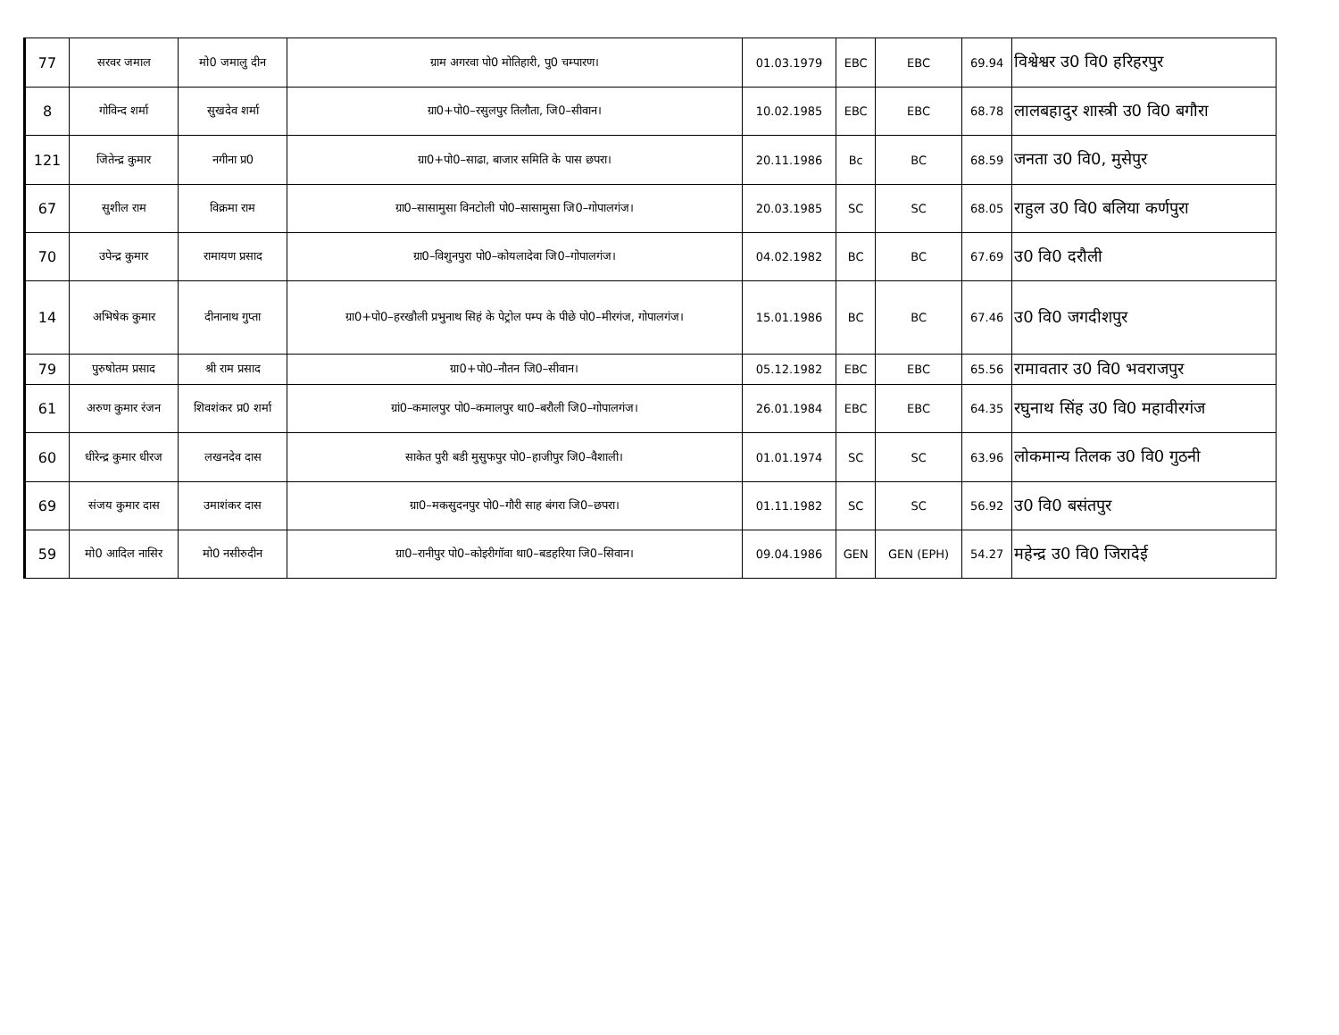| 77 | सरवर जमाल | मो0 जमालु दीन | ग्राम अगरवा पो0 मोतिहारी, पु0 चम्पारण। | 01.03.1979 | EBC | EBC | 69.94 | विश्वेश्वर उ0 वि0 हरिहरपुर |
| 8 | गोविन्द शर्मा | सुखदेव शर्मा | ग्रा0+पो0–रसुलपुर तिलौता, जि0–सीवान। | 10.02.1985 | EBC | EBC | 68.78 | लालबहादुर शास्त्री उ0 वि0 बगौरा |
| 121 | जितेन्द्र कुमार | नगीना प्र0 | ग्रा0+पो0–साढा, बाजार समिति के पास छपरा। | 20.11.1986 | Bc | BC | 68.59 | जनता उ0 वि0, मुसेपुर |
| 67 | सुशील राम | विक्रमा राम | ग्रा0–सासामुसा विनटोली पो0–सासामुसा जि0–गोपालगंज। | 20.03.1985 | SC | SC | 68.05 | राहुल उ0 वि0 बलिया कर्णपुरा |
| 70 | उपेन्द्र कुमार | रामायण प्रसाद | ग्रा0–विशुनपुरा पो0–कोयलादेवा जि0–गोपालगंज। | 04.02.1982 | BC | BC | 67.69 | उ0 वि0 दरौली |
| 14 | अभिषेक कुमार | दीनानाथ गुप्ता | ग्रा0+पो0–हरखौली प्रभुनाथ सिहं के पेट्रोल पम्प के पीछे पो0–मीरगंज, गोपालगंज। | 15.01.1986 | BC | BC | 67.46 | उ0 वि0 जगदीशपुर |
| 79 | पुरुषोतम प्रसाद | श्री राम प्रसाद | ग्रा0+पो0–नौतन जि0–सीवान। | 05.12.1982 | EBC | EBC | 65.56 | रामावतार उ0 वि0 भवराजपुर |
| 61 | अरुण कुमार रंजन | शिवशंकर प्र0 शर्मा | ग्रां0–कमालपुर पो0–कमालपुर था0–बरौली जि0–गोपालगंज। | 26.01.1984 | EBC | EBC | 64.35 | रघुनाथ सिंह उ0 वि0 महावीरगंज |
| 60 | धीरेन्द्र कुमार धीरज | लखनदेव दास | साकेत पुरी बडी मुसुफपुर पो0–हाजीपुर जि0–वैशाली। | 01.01.1974 | SC | SC | 63.96 | लोकमान्य तिलक उ0 वि0 गुठनी |
| 69 | संजय कुमार दास | उमाशंकर दास | ग्रा0–मकसुदनपुर पो0–गौरी साह बंगरा जि0–छपरा। | 01.11.1982 | SC | SC | 56.92 | उ0 वि0 बसंतपुर |
| 59 | मो0 आदिल नासिर | मो0 नसीरुदीन | ग्रा0–रानीपुर पो0–कोइरीगॉवा था0–बडहरिया जि0–सिवान। | 09.04.1986 | GEN | GEN (EPH) | 54.27 | महेन्द्र उ0 वि0 जिरादेई |